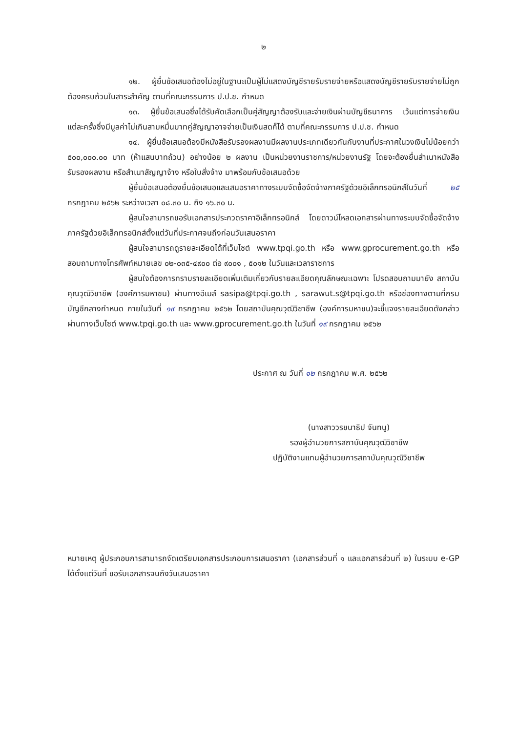๒
๑๒. ผู้ยื่นข้อเสนอต้องไม่อยู่ในฐานะเป็นผู้ไม่แสดงบัญชีรายรับรายจ่ายหรือแสดงบัญชีรายรับรายจ่ายไม่ถูกต้องครบถ้วนในสาระสำคัญ ตามที่คณะกรรมการ ป.ป.ช. กำหนด
๑๓. ผู้ยื่นข้อเสนอซึ่งได้รับคัดเลือกเป็นคู่สัญญาต้องรับและจ่ายเงินผ่านบัญชีธนาคาร เว้นแต่การจ่ายเงินแต่ละครั้งซึ่งมีมูลค่าไม่เกินสามหมื่นบาทคู่สัญญาอาจจ่ายเป็นเงินสดก็ได้ ตามที่คณะกรรมการ ป.ป.ช. กำหนด
๑๔. ผู้ยื่นข้อเสนอต้องมีหนังสือรับรองผลงานมีผลงานประเภทเดียวกันกับงานที่ประกาศในวงเงินไม่น้อยกว่า ๕๐๐,๐๐๐.๐๐ บาท (ห้าแสนบาทถ้วน) อย่างน้อย ๒ ผลงาน เป็นหน่วยงานราชการ/หน่วยงานรัฐ โดยจะต้องยื่นสำเนาหนังสือรับรองผลงาน หรือสำเนาสัญญาจ้าง หรือใบสั่งจ้าง มาพร้อมกับข้อเสนอด้วย
ผู้ยื่นข้อเสนอต้องยื่นข้อเสนอและเสนอราคาทางระบบจัดซื้อจัดจ้างภาครัฐด้วยอิเล็กทรอนิกส์ในวันที่ ๒๕ กรกฎาคม ๒๕๖๒ ระหว่างเวลา ๐๘.๓๐ น. ถึง ๑๖.๓๐ น.
ผู้สนใจสามารถขอรับเอกสารประกวดราคาอิเล็กทรอนิกส์ โดยดาวน์โหลดเอกสารผ่านทางระบบจัดซื้อจัดจ้างภาครัฐด้วยอิเล็กทรอนิกส์ตั้งแต่วันที่ประกาศจนถึงก่อนวันเสนอราคา
ผู้สนใจสามารถดูรายละเอียดได้ที่เว็บไซต์ www.tpqi.go.th หรือ www.gprocurement.go.th หรือสอบถามทางโทรศัพท์หมายเลข ๐๒-๐๓๕-๔๙๐๐ ต่อ ๙๐๐๑ , ๕๐๑๒ ในวันและเวลาราชการ
ผู้สนใจต้องการทราบรายละเอียดเพิ่มเติมเกี่ยวกับรายละเอียดคุณลักษณะเฉพาะ โปรดสอบถามมายัง สถาบันคุณวุฒิวิชาชีพ (องค์การมหาชน) ผ่านทางอีเมล์ sasipa@tpqi.go.th , sarawut.s@tpqi.go.th หรือช่องทางตามที่กรมบัญชีกลางกำหนด ภายในวันที่ ๑๙ กรกฎาคม ๒๕๖๒ โดยสถาบันคุณวุฒิวิชาชีพ (องค์การมหาชน)จะชี้แจงรายละเอียดดังกล่าวผ่านทางเว็บไซต์ www.tpqi.go.th และ www.gprocurement.go.th ในวันที่ ๑๙ กรกฎาคม ๒๕๖๒
ประกาศ ณ วันที่ ๑๒ กรกฎาคม พ.ศ. ๒๕๖๒
(นางสาววรชนาธิป จันทนู)
รองผู้อำนวยการสถาบันคุณวุฒิวิชาชีพ
ปฏิบัติงานแทนผู้อำนวยการสถาบันคุณวุฒิวิชาชีพ
หมายเหตุ ผู้ประกอบการสามารถจัดเตรียมเอกสารประกอบการเสนอราคา (เอกสารส่วนที่ ๑ และเอกสารส่วนที่ ๒) ในระบบ e-GP ได้ตั้งแต่วันที่ ขอรับเอกสารจนถึงวันเสนอราคา